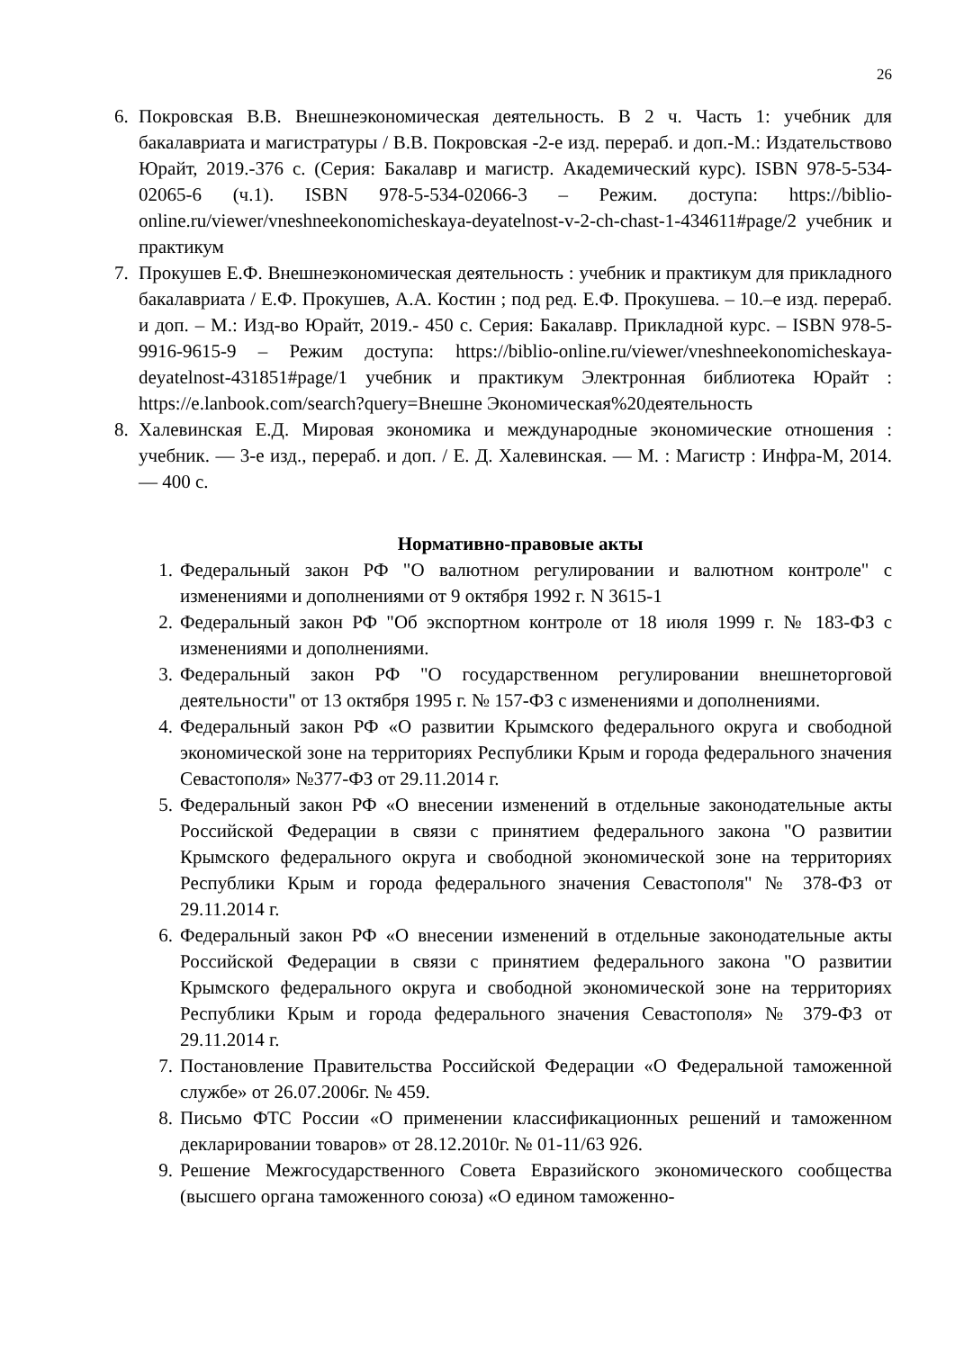26
6. Покровская В.В. Внешнеэкономическая деятельность. В 2 ч. Часть 1: учебник для бакалавриата и магистратуры / В.В. Покровская -2-е изд. перераб. и доп.-М.: Издательствово Юрайт, 2019.-376 с. (Серия: Бакалавр и магистр. Академический курс). ISBN 978-5-534-02065-6 (ч.1). ISBN 978-5-534-02066-3 – Режим. доступа: https://biblio-online.ru/viewer/vneshneekonomicheskaya-deyatelnost-v-2-ch-chast-1-434611#page/2 учебник и практикум
7. Прокушев Е.Ф. Внешнеэкономическая деятельность : учебник и практикум для прикладного бакалавриата / Е.Ф. Прокушев, А.А. Костин ; под ред. Е.Ф. Прокушева. – 10.–е изд. перераб. и доп. – М.: Изд-во Юрайт, 2019.- 450 с. Серия: Бакалавр. Прикладной курс. – ISBN 978-5-9916-9615-9 – Режим доступа: https://biblio-online.ru/viewer/vneshneekonomicheskaya-deyatelnost-431851#page/1 учебник и практикум Электронная библиотека Юрайт : https://e.lanbook.com/search?query=Внешне Экономическая%20деятельность
8. Халевинская Е.Д. Мировая экономика и международные экономические отношения : учебник. — 3-е изд., перераб. и доп. / Е. Д. Халевинская. — М. : Магистр : Инфра-М, 2014. — 400 с.
Нормативно-правовые акты
1. Федеральный закон РФ "О валютном регулировании и валютном контроле" с изменениями и дополнениями от 9 октября 1992 г. N 3615-1
2. Федеральный закон РФ "Об экспортном контроле от 18 июля 1999 г. № 183-ФЗ с изменениями и дополнениями.
3. Федеральный закон РФ "О государственном регулировании внешнеторговой деятельности" от 13 октября 1995 г. № 157-ФЗ с изменениями и дополнениями.
4. Федеральный закон РФ «О развитии Крымского федерального округа и свободной экономической зоне на территориях Республики Крым и города федерального значения Севастополя» №377-ФЗ от 29.11.2014 г.
5. Федеральный закон РФ «О внесении изменений в отдельные законодательные акты Российской Федерации в связи с принятием федерального закона "О развитии Крымского федерального округа и свободной экономической зоне на территориях Республики Крым и города федерального значения Севастополя" № 378-ФЗ от 29.11.2014 г.
6. Федеральный закон РФ «О внесении изменений в отдельные законодательные акты Российской Федерации в связи с принятием федерального закона "О развитии Крымского федерального округа и свободной экономической зоне на территориях Республики Крым и города федерального значения Севастополя» № 379-ФЗ от 29.11.2014 г.
7. Постановление Правительства Российской Федерации «О Федеральной таможенной службе» от 26.07.2006г. № 459.
8. Письмо ФТС России «О применении классификационных решений и таможенном декларировании товаров» от 28.12.2010г. № 01-11/63 926.
9. Решение Межгосударственного Совета Евразийского экономического сообщества (высшего органа таможенного союза) «О едином таможенно-